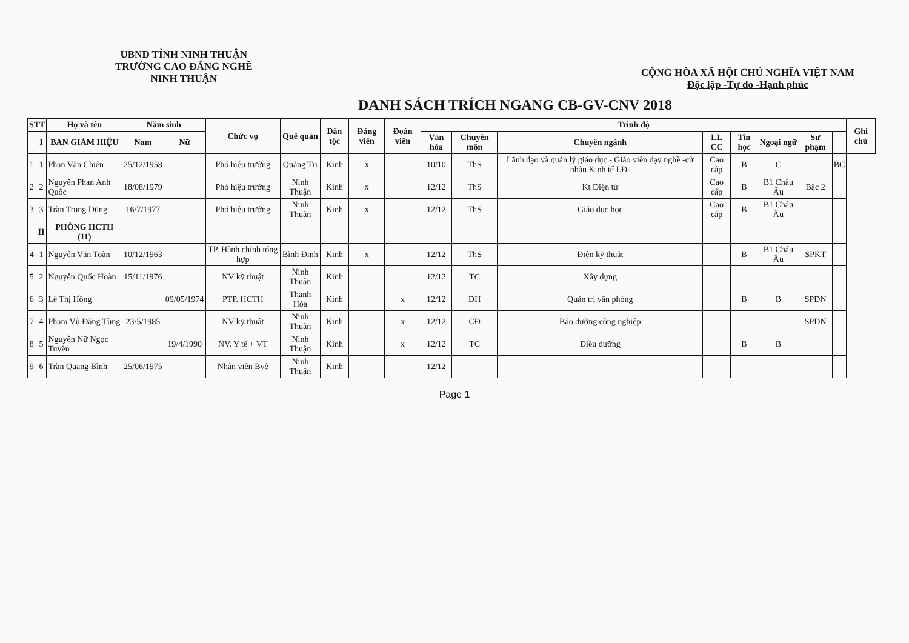UBND TỈNH NINH THUẬN
TRƯỜNG CAO ĐẲNG NGHỀ
NINH THUẬN
CỘNG HÒA XÃ HỘI CHỦ NGHĨA VIỆT NAM
Độc lập -Tự do -Hạnh phúc
DANH SÁCH TRÍCH NGANG CB-GV-CNV 2018
| STT | | Họ và tên | Năm sinh | | Chức vụ | Quê quán | Dân tộc | Đảng viên | Đoàn viên | Trình độ | | | | | | | | Ghi chú |
| --- | --- | --- | --- | --- | --- | --- | --- | --- | --- | --- | --- | --- | --- | --- | --- | --- | --- | --- |
| | | | Nam | Nữ | | | | | | Văn hóa | Chuyên môn | Chuyên ngành | LL CC | Tin học | Ngoại ngữ | Sư phạm | | |
| | I | BAN GIÁM HIỆU | | | | | | | | | | | | | | | | |
| 1 | 1 | Phan Văn Chiến | 25/12/1958 | | Phó hiệu trưởng | Quảng Trị | Kinh | x | | 10/10 | ThS | Lãnh đạo và quản lý giáo dục - Giáo viên dạy nghề -cử nhân Kinh tế LĐ- | Cao cấp | B | C | | BC | |
| 2 | 2 | Nguyễn Phan Anh Quốc | 18/08/1979 | | Phó hiệu trưởng | Ninh Thuận | Kinh | x | | 12/12 | ThS | Kt Điện tử | Cao cấp | B | B1 Châu Âu | Bậc 2 | | |
| 3 | 3 | Trần Trung Dũng | 16/7/1977 | | Phó hiệu trưởng | Ninh Thuận | Kinh | x | | 12/12 | ThS | Giáo dục học | Cao cấp | B | B1 Châu Âu | | | |
| | II | PHÒNG HCTH (11) | | | | | | | | | | | | | | | | |
| 4 | 1 | Nguyễn Văn Toàn | 10/12/1963 | | TP. Hành chính tổng hợp | Bình Định | Kinh | x | | 12/12 | ThS | Điện kỹ thuật | | B | B1 Châu Âu | SPKT | | |
| 5 | 2 | Nguyễn Quốc Hoàn | 15/11/1976 | | NV kỹ thuật | Ninh Thuận | Kinh | | | 12/12 | TC | Xây dựng | | | | | | |
| 6 | 3 | Lê Thị Hồng | | 09/05/1974 | PTP. HCTH | Thanh Hóa | Kinh | | x | 12/12 | ĐH | Quản trị văn phòng | | B | B | SPDN | | |
| 7 | 4 | Phạm Vũ Đăng Tùng | 23/5/1985 | | NV kỹ thuật | Ninh Thuận | Kinh | | x | 12/12 | CĐ | Bảo dưỡng công nghiệp | | | | SPDN | | |
| 8 | 5 | Nguyễn Nữ Ngọc Tuyền | | 19/4/1990 | NV. Y tế + VT | Ninh Thuận | Kinh | | x | 12/12 | TC | Điều dưỡng | | B | B | | | |
| 9 | 6 | Trần Quang Bình | 25/06/1975 | | Nhân viên Bvệ | Ninh Thuận | Kinh | | | 12/12 | | | | | | | | |
Page 1